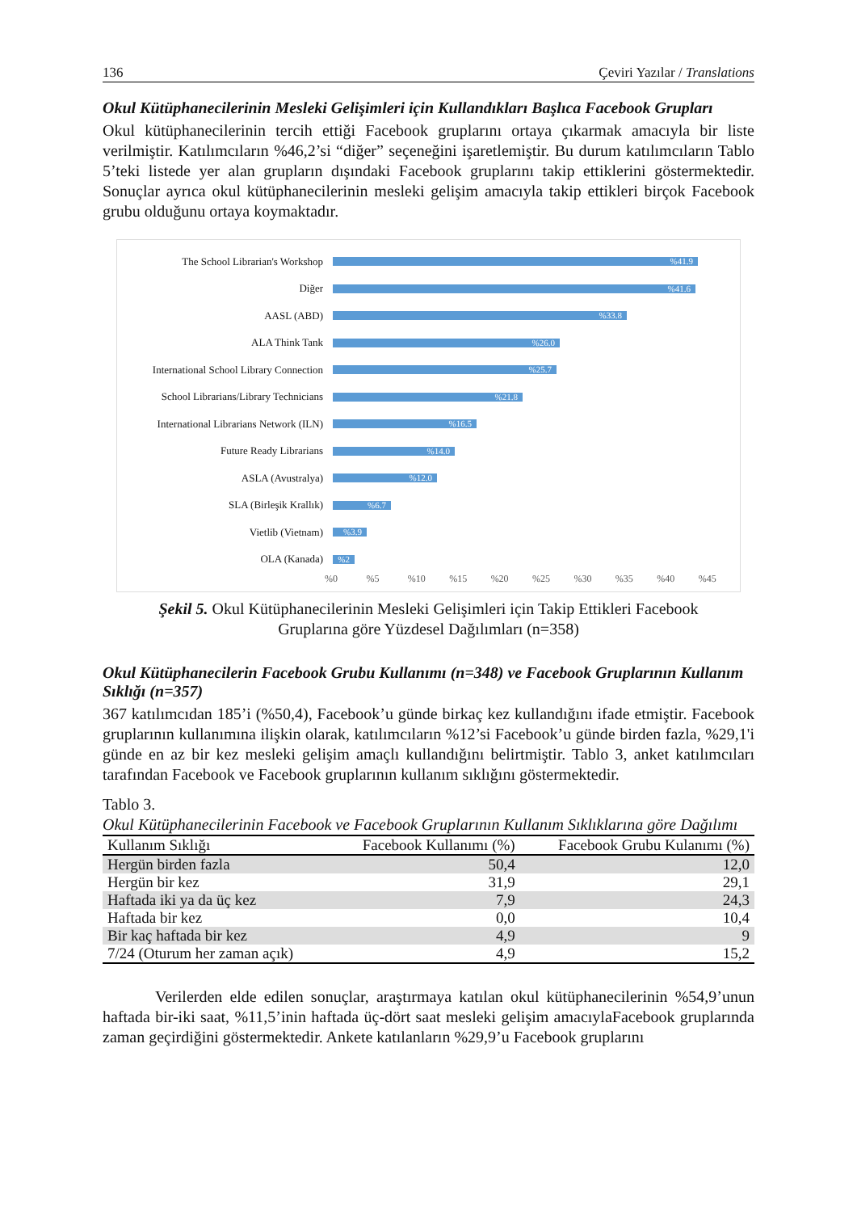136 Çeviri Yazılar / Translations
Okul Kütüphanecilerinin Mesleki Gelişimleri için Kullandıkları Başlıca Facebook Grupları
Okul kütüphanecilerinin tercih ettiği Facebook gruplarını ortaya çıkarmak amacıyla bir liste verilmiştir. Katılımcıların %46,2’si “diğer” seçeneğini işaretlemiştir. Bu durum katılımcıların Tablo 5’teki listede yer alan grupların dışındaki Facebook gruplarını takip ettiklerini göstermektedir. Sonuçlar ayrıca okul kütüphanecilerinin mesleki gelişim amacıyla takip ettikleri birçok Facebook grubu olduğunu ortaya koymaktadır.
The School Librarian's Workshop
%41.9
Diğer
%41.6
AASL (ABD)
%33.8
ALA Think Tank
%26.0
International School Library Connection
%25.7
School Librarians/Library Technicians
%21.8
International Librarians Network (ILN)
%16.5
Future Ready Librarians
%14.0
ASLA (Avustralya)
%12.0
SLA (Birleşik Krallık)
%6.7
Vietlib (Vietnam)
%3.9
OLA (Kanada)
%2
%0 %5 %10 %15 %20 %25 %30 %35 %40 %45
Şekil 5. Okul Kütüphanecilerinin Mesleki Gelişimleri için Takip Ettikleri Facebook
Gruplarına göre Yüzdesel Dağılımları (n=358)
Okul Kütüphanecilerin Facebook Grubu Kullanımı (n=348) ve Facebook Gruplarının Kullanım Sıklığı (n=357)
367 katılımcıdan 185’i (%50,4), Facebook’u günde birkaç kez kullandığını ifade etmiştir. Facebook gruplarının kullanımına ilişkin olarak, katılımcıların %12’si Facebook’u günde birden fazla, %29,1'i günde en az bir kez mesleki gelişim amaçlı kullandığını belirtmiştir. Tablo 3, anket katılımcıları tarafından Facebook ve Facebook gruplarının kullanım sıklığını göstermektedir.
Tablo 3.
Okul Kütüphanecilerinin Facebook ve Facebook Gruplarının Kullanım Sıklıklarına göre Dağılımı
| Kullanım Sıklığı | Facebook Kullanımı (%) | Facebook Grubu Kulanımı (%) |
| --- | --- | --- |
| Hergün birden fazla | 50,4 | 12,0 |
| Hergün bir kez | 31,9 | 29,1 |
| Haftada iki ya da üç kez | 7,9 | 24,3 |
| Haftada bir kez | 0,0 | 10,4 |
| Bir kaç haftada bir kez | 4,9 | 9 |
| 7/24 (Oturum her zaman açık) | 4,9 | 15,2 |
Verilerden elde edilen sonuçlar, araştırmaya katılan okul kütüphanecilerinin %54,9’unun haftada bir-iki saat, %11,5’inin haftada üç-dört saat mesleki gelişim amacıylaFacebook gruplarında zaman geçirdiğini göstermektedir. Ankete katılanların %29,9’u Facebook gruplarını